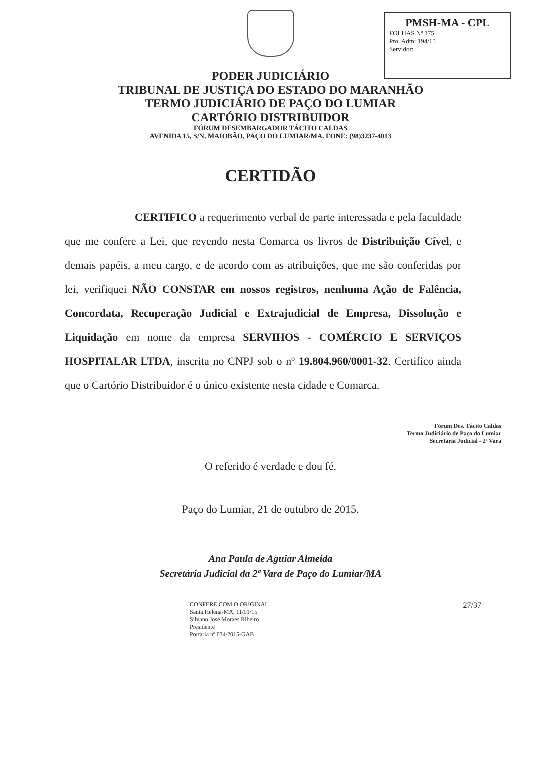PMSH-MA - CPL
FOLHAS Nº 175
Pro. Adm: 194/15
Servidor:
PODER JUDICIÁRIO
TRIBUNAL DE JUSTIÇA DO ESTADO DO MARANHÃO
TERMO JUDICIÁRIO DE PAÇO DO LUMIAR
CARTÓRIO DISTRIBUIDOR
FÓRUM DESEMBARGADOR TÁCITO CALDAS
AVENIDA 15, S/N, MAIOBÃO, PAÇO DO LUMIAR/MA. FONE: (98)3237-4013
CERTIDÃO
CERTIFICO a requerimento verbal de parte interessada e pela faculdade que me confere a Lei, que revendo nesta Comarca os livros de Distribuição Cível, e demais papéis, a meu cargo, e de acordo com as atribuições, que me são conferidas por lei, verifiquei NÃO CONSTAR em nossos registros, nenhuma Ação de Falência, Concordata, Recuperação Judicial e Extrajudicial de Empresa, Dissolução e Liquidação em nome da empresa SERVIHOS - COMÉRCIO E SERVIÇOS HOSPITALAR LTDA, inscrita no CNPJ sob o nº 19.804.960/0001-32. Certifico ainda que o Cartório Distribuidor é o único existente nesta cidade e Comarca.
Fórum Des. Tácito Caldas
Termo Judiciário de Paço do Lumiar
Secretaria Judicial - 2ª Vara
O referido é verdade e dou fé.
Paço do Lumiar, 21 de outubro de 2015.
Ana Paula de Aguiar Almeida
Secretária Judicial da 2ª Vara de Paço do Lumiar/MA
CONFERE COM O ORIGINAL
Santa Helena-MA, 11/01/15
Silvano José Moraes Ribeiro
Presidente
Portaria nº 034/2015-GAB
27/37